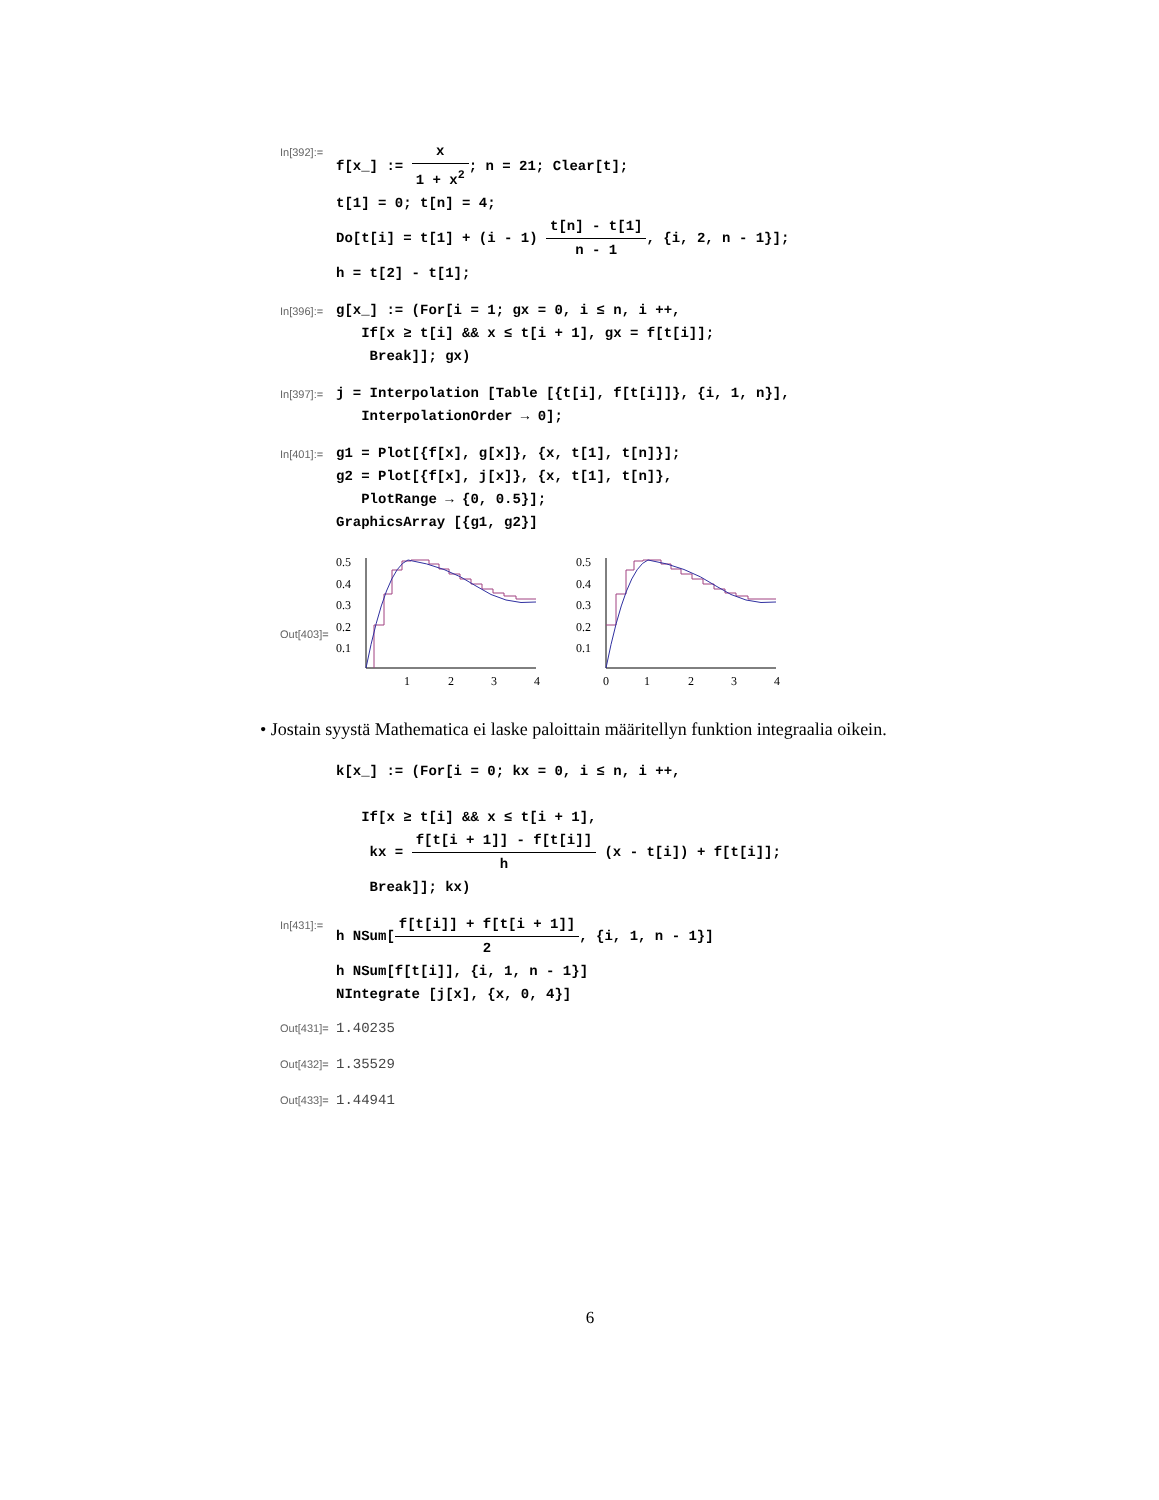In[392]:=
f[x_] := x 1 + x<sup>2</sup>; n = 21; Clear[t];
t[1] = 0; t[n] = 4;
Do[t[i] = t[1] + (i - 1) t[n] - t[1] n - 1, {i, 2, n - 1}];
h = t[2] - t[1];
In[396]:=
g[x_] := (For[i = 1; gx = 0, i ≤ n, i ++,
If[x ≥ t[i] && x ≤ t[i + 1], gx = f[t[i]];
Break]]; gx)
In[397]:=
j = Interpolation [Table [{t[i], f[t[i]]}, {i, 1, n}],
InterpolationOrder → 0];
In[401]:=
g1 = Plot[{f[x], g[x]}, {x, t[1], t[n]}];
g2 = Plot[{f[x], j[x]}, {x, t[1], t[n]},
PlotRange → {0, 0.5}];
GraphicsArray [{g1, g2}]
Out[403]=
0.5
0.4
0.3
0.2
0.1
1
2
3
4
0.5
0.4
0.3
0.2
0.1
0
1
2
3
4
• Jostain syystä Mathematica ei laske paloittain määritellyn funktion integraalia oikein.
k[x_] := (For[i = 0; kx = 0, i ≤ n, i ++,
If[x ≥ t[i] && x ≤ t[i + 1],
kx = f[t[i + 1]] - f[t[i]] h (x - t[i]) + f[t[i]];
Break]]; kx)
In[431]:=
h NSum[f[t[i]] + f[t[i + 1]] 2, {i, 1, n - 1}]
h NSum[f[t[i]], {i, 1, n - 1}]
NIntegrate [j[x], {x, 0, 4}]
Out[431]=
1.40235
Out[432]=
1.35529
Out[433]=
1.44941
6